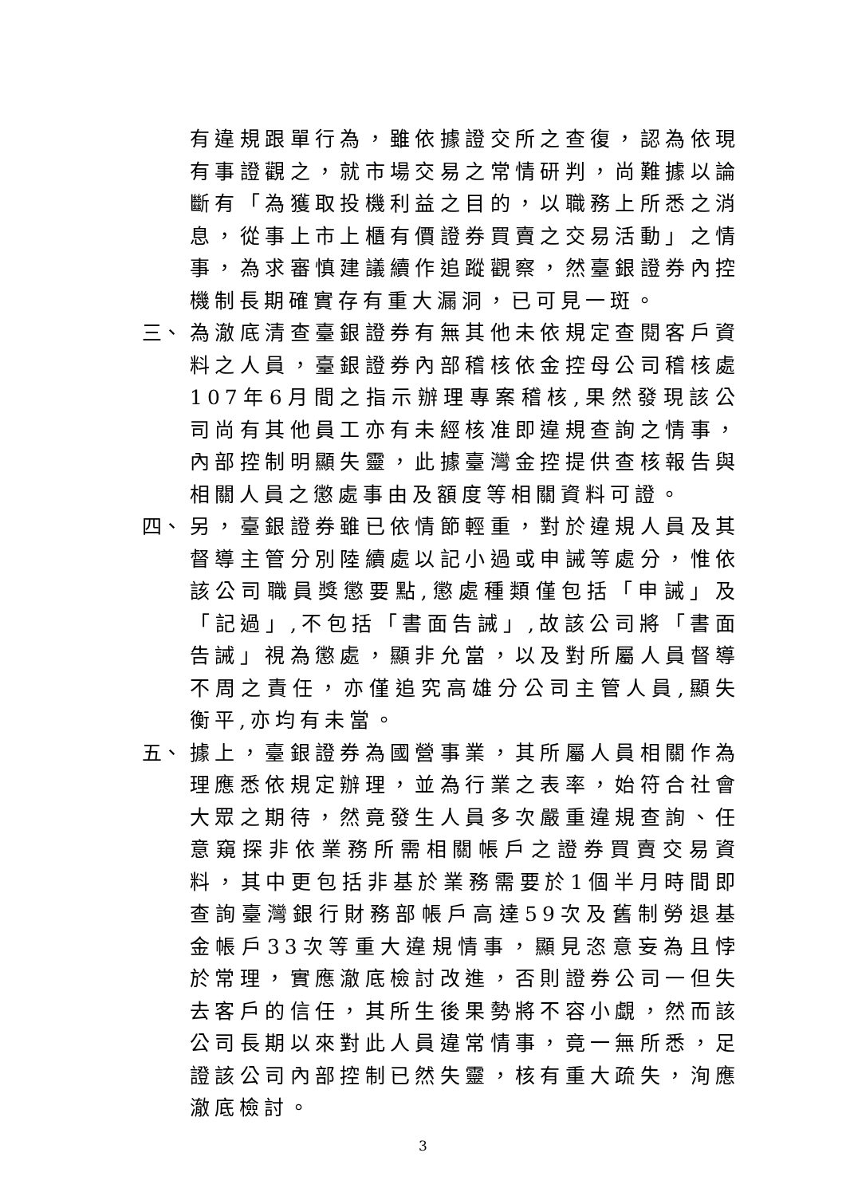有違規跟單行為，雖依據證交所之查復，認為依現有事證觀之，就市場交易之常情研判，尚難據以論斷有「為獲取投機利益之目的，以職務上所悉之消息，從事上市上櫃有價證券買賣之交易活動」之情事，為求審慎建議續作追蹤觀察，然臺銀證券內控機制長期確實存有重大漏洞，已可見一斑。
三、 為澈底清查臺銀證券有無其他未依規定查閱客戶資料之人員，臺銀證券內部稽核依金控母公司稽核處107年6月間之指示辦理專案稽核,果然發現該公司尚有其他員工亦有未經核准即違規查詢之情事，內部控制明顯失靈，此據臺灣金控提供查核報告與相關人員之懲處事由及額度等相關資料可證。
四、 另，臺銀證券雖已依情節輕重，對於違規人員及其督導主管分別陸續處以記小過或申誡等處分，惟依該公司職員獎懲要點,懲處種類僅包括「申誡」及「記過」,不包括「書面告誡」,故該公司將「書面告誡」視為懲處，顯非允當，以及對所屬人員督導不周之責任，亦僅追究高雄分公司主管人員,顯失衡平,亦均有未當。
五、 據上，臺銀證券為國營事業，其所屬人員相關作為理應悉依規定辦理，並為行業之表率，始符合社會大眾之期待，然竟發生人員多次嚴重違規查詢、任意窺探非依業務所需相關帳戶之證券買賣交易資料，其中更包括非基於業務需要於1個半月時間即查詢臺灣銀行財務部帳戶高達59次及舊制勞退基金帳戶33次等重大違規情事，顯見恣意妄為且悖於常理，實應澈底檢討改進，否則證券公司一但失去客戶的信任，其所生後果勢將不容小覷，然而該公司長期以來對此人員違常情事，竟一無所悉，足證該公司內部控制已然失靈，核有重大疏失，洵應澈底檢討。
3